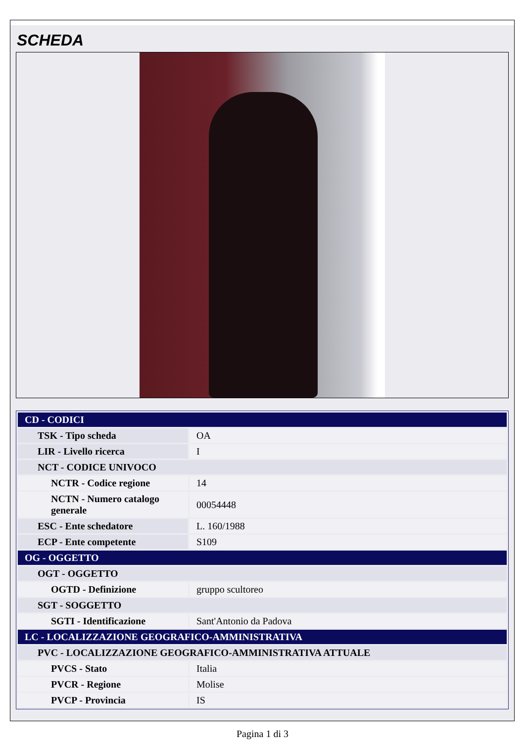SCHEDA
| CD - CODICI | |
| TSK - Tipo scheda | OA |
| LIR - Livello ricerca | I |
| NCT - CODICE UNIVOCO | |
| NCTR - Codice regione | 14 |
| NCTN - Numero catalogo generale | 00054448 |
| ESC - Ente schedatore | L. 160/1988 |
| ECP - Ente competente | S109 |
| OG - OGGETTO | |
| OGT - OGGETTO | |
| OGTD - Definizione | gruppo scultoreo |
| SGT - SOGGETTO | |
| SGTI - Identificazione | Sant'Antonio da Padova |
| LC - LOCALIZZAZIONE GEOGRAFICO-AMMINISTRATIVA | |
| PVC - LOCALIZZAZIONE GEOGRAFICO-AMMINISTRATIVA ATTUALE | |
| PVCS - Stato | Italia |
| PVCR - Regione | Molise |
| PVCP - Provincia | IS |
Pagina 1 di 3